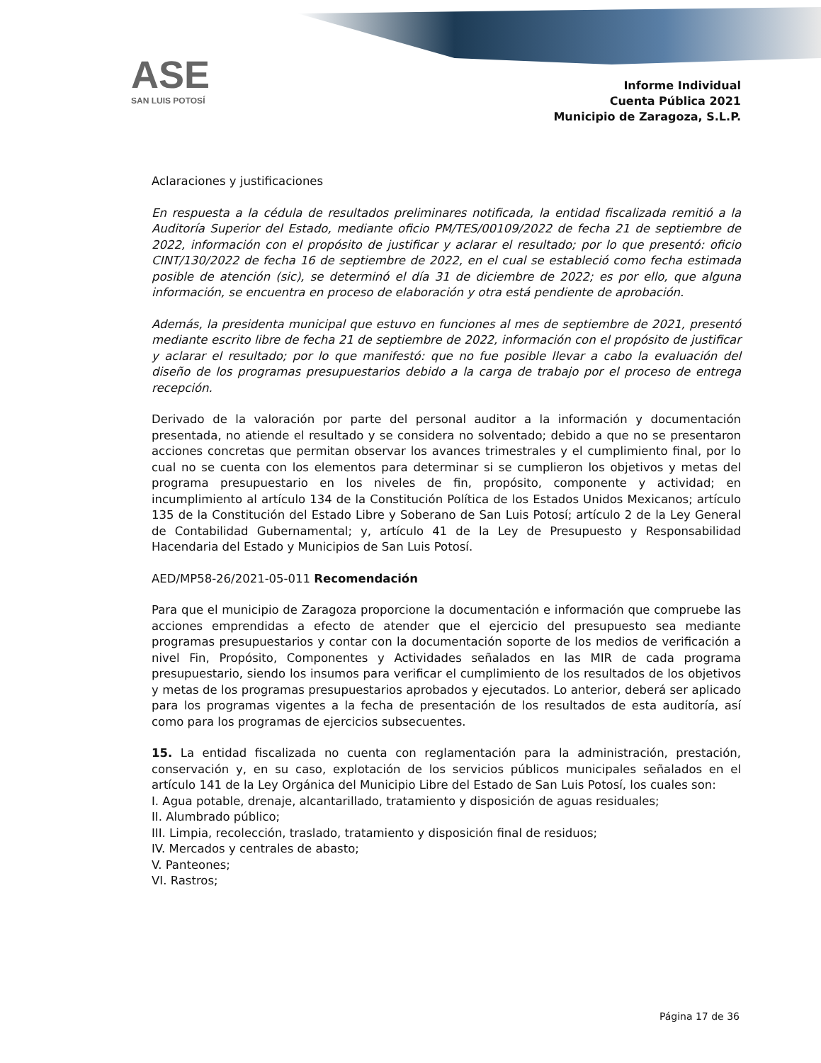ASE
SAN LUIS POTOSÍ
Informe Individual
Cuenta Pública 2021
Municipio de Zaragoza, S.L.P.
Aclaraciones y justificaciones
En respuesta a la cédula de resultados preliminares notificada, la entidad fiscalizada remitió a la Auditoría Superior del Estado, mediante oficio PM/TES/00109/2022 de fecha 21 de septiembre de 2022, información con el propósito de justificar y aclarar el resultado; por lo que presentó: oficio CINT/130/2022 de fecha 16 de septiembre de 2022, en el cual se estableció como fecha estimada posible de atención (sic), se determinó el día 31 de diciembre de 2022; es por ello, que alguna información, se encuentra en proceso de elaboración y otra está pendiente de aprobación.
Además, la presidenta municipal que estuvo en funciones al mes de septiembre de 2021, presentó mediante escrito libre de fecha 21 de septiembre de 2022, información con el propósito de justificar y aclarar el resultado; por lo que manifestó: que no fue posible llevar a cabo la evaluación del diseño de los programas presupuestarios debido a la carga de trabajo por el proceso de entrega recepción.
Derivado de la valoración por parte del personal auditor a la información y documentación presentada, no atiende el resultado y se considera no solventado; debido a que no se presentaron acciones concretas que permitan observar los avances trimestrales y el cumplimiento final, por lo cual no se cuenta con los elementos para determinar si se cumplieron los objetivos y metas del programa presupuestario en los niveles de fin, propósito, componente y actividad; en incumplimiento al artículo 134 de la Constitución Política de los Estados Unidos Mexicanos; artículo 135 de la Constitución del Estado Libre y Soberano de San Luis Potosí; artículo 2 de la Ley General de Contabilidad Gubernamental; y, artículo 41 de la Ley de Presupuesto y Responsabilidad Hacendaria del Estado y Municipios de San Luis Potosí.
AED/MP58-26/2021-05-011 Recomendación
Para que el municipio de Zaragoza proporcione la documentación e información que compruebe las acciones emprendidas a efecto de atender que el ejercicio del presupuesto sea mediante programas presupuestarios y contar con la documentación soporte de los medios de verificación a nivel Fin, Propósito, Componentes y Actividades señalados en las MIR de cada programa presupuestario, siendo los insumos para verificar el cumplimiento de los resultados de los objetivos y metas de los programas presupuestarios aprobados y ejecutados. Lo anterior, deberá ser aplicado para los programas vigentes a la fecha de presentación de los resultados de esta auditoría, así como para los programas de ejercicios subsecuentes.
15. La entidad fiscalizada no cuenta con reglamentación para la administración, prestación, conservación y, en su caso, explotación de los servicios públicos municipales señalados en el artículo 141 de la Ley Orgánica del Municipio Libre del Estado de San Luis Potosí, los cuales son:
I. Agua potable, drenaje, alcantarillado, tratamiento y disposición de aguas residuales;
II. Alumbrado público;
III. Limpia, recolección, traslado, tratamiento y disposición final de residuos;
IV. Mercados y centrales de abasto;
V. Panteones;
VI. Rastros;
Página 17 de 36